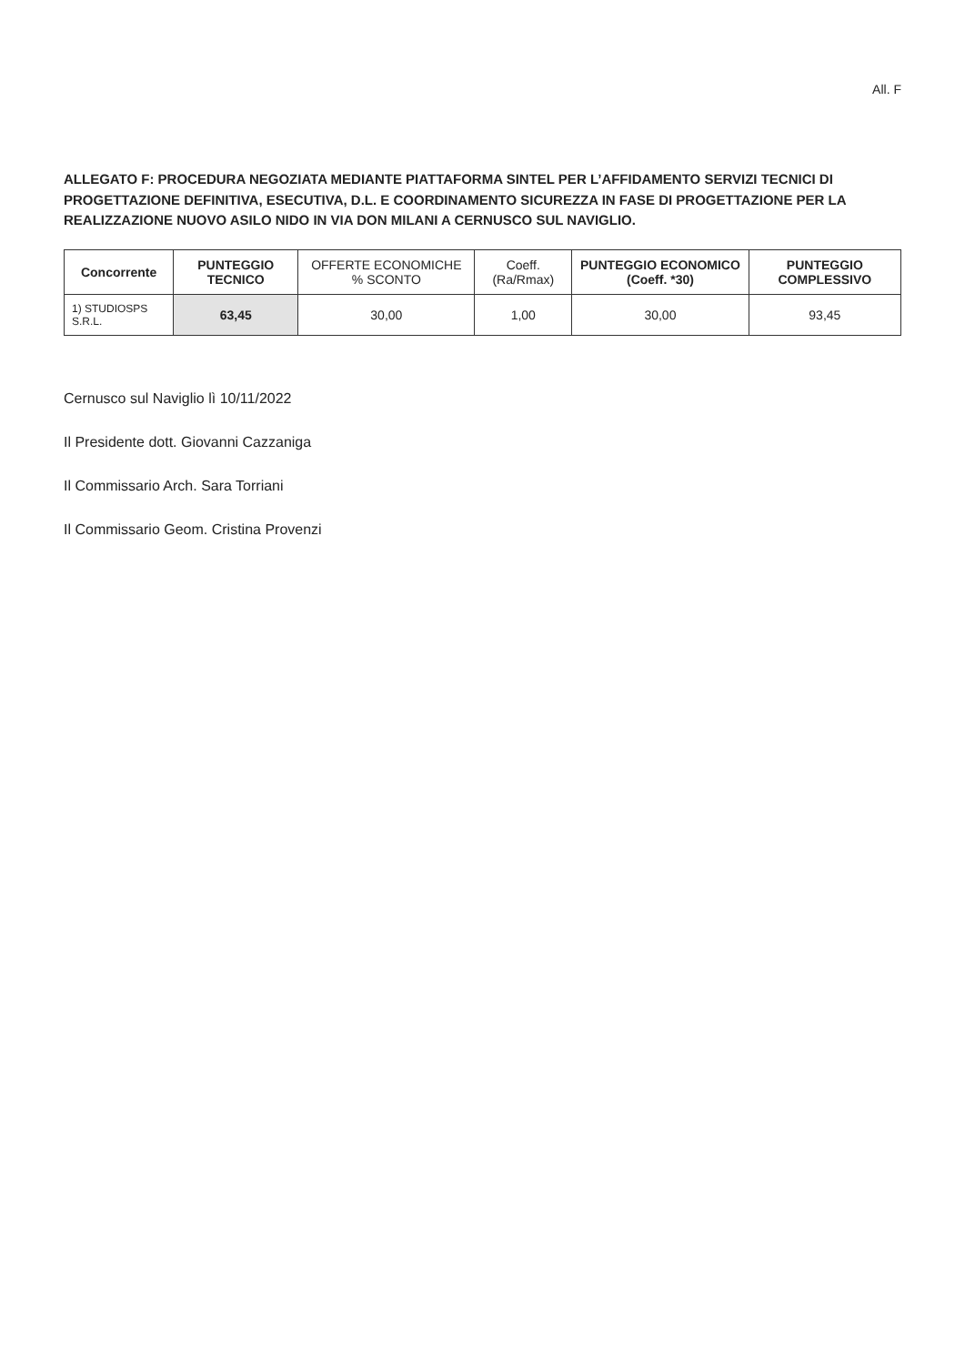All. F
ALLEGATO F: PROCEDURA NEGOZIATA MEDIANTE PIATTAFORMA SINTEL PER L’AFFIDAMENTO SERVIZI TECNICI DI PROGETTAZIONE DEFINITIVA, ESECUTIVA, D.L. E COORDINAMENTO SICUREZZA IN FASE DI PROGETTAZIONE PER LA REALIZZAZIONE NUOVO ASILO NIDO IN VIA DON MILANI A CERNUSCO SUL NAVIGLIO.
| Concorrente | PUNTEGGIO TECNICO | OFFERTE ECONOMICHE % SCONTO | Coeff. (Ra/Rmax) | PUNTEGGIO ECONOMICO (Coeff. *30) | PUNTEGGIO COMPLESSIVO |
| --- | --- | --- | --- | --- | --- |
| 1) STUDIOSPS S.R.L. | 63,45 | 30,00 | 1,00 | 30,00 | 93,45 |
Cernusco sul Naviglio lì 10/11/2022
Il Presidente dott. Giovanni Cazzaniga
Il Commissario Arch. Sara Torriani
Il Commissario Geom. Cristina Provenzi